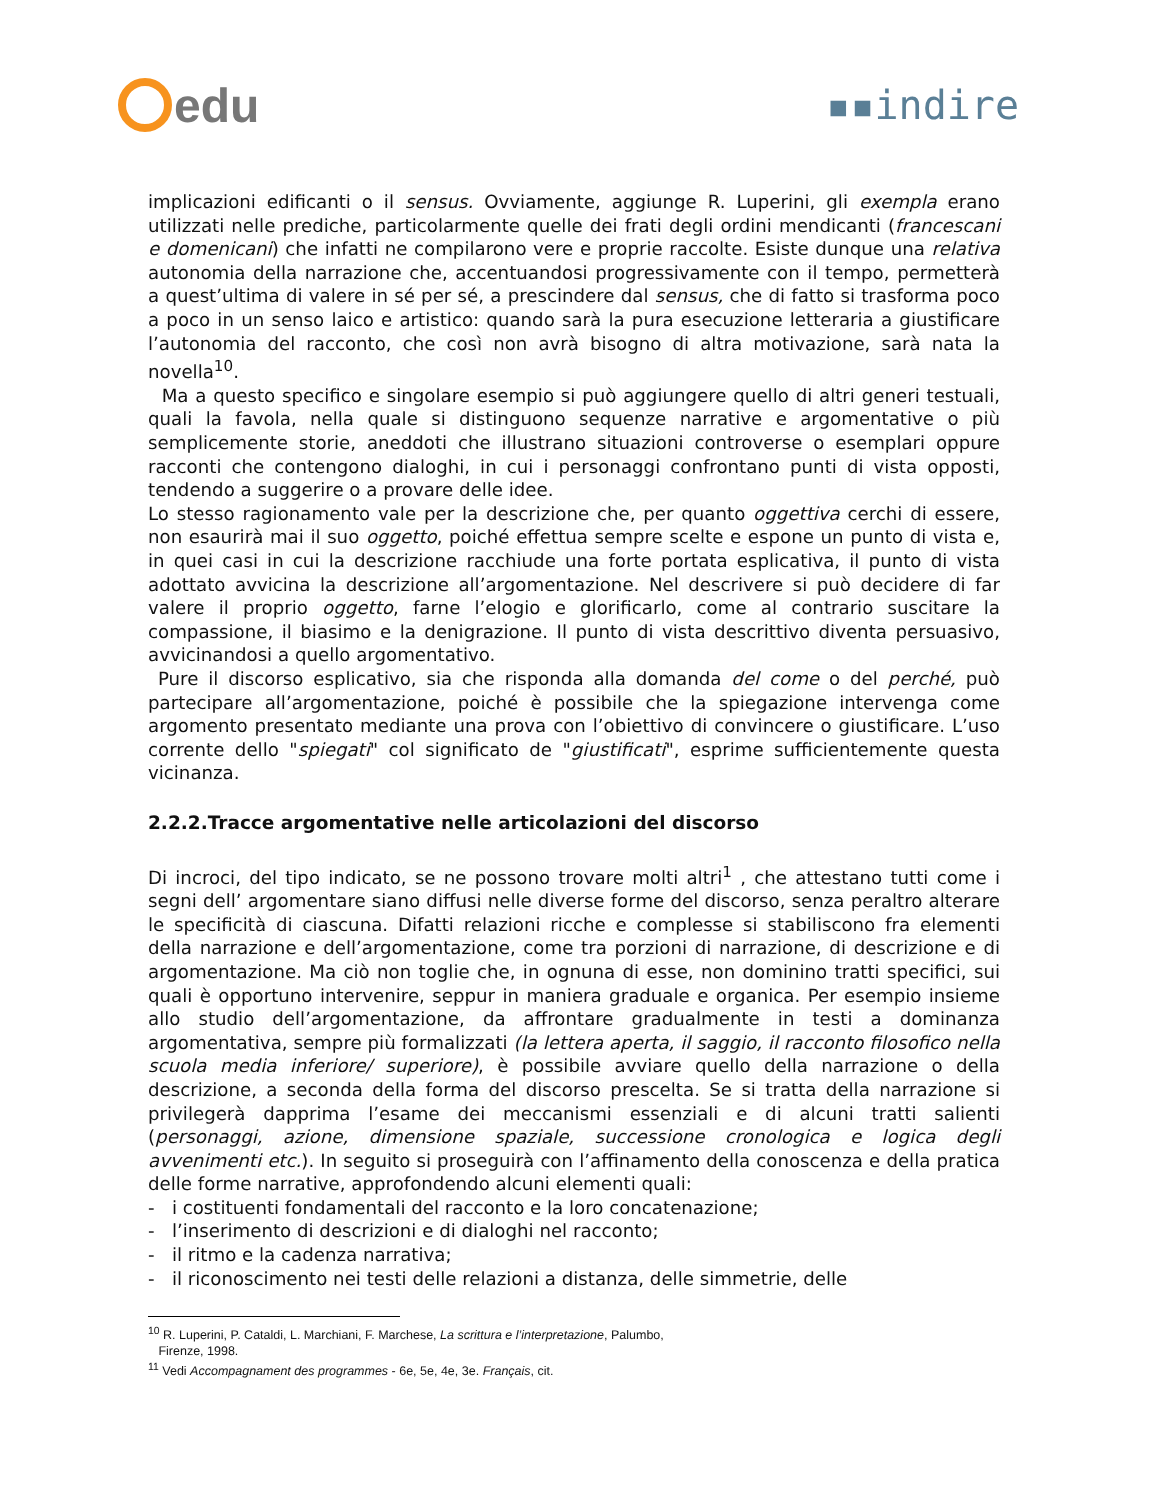edu
▪▪indire
implicazioni edificanti o il sensus. Ovviamente, aggiunge R. Luperini, gli exempla erano utilizzati nelle prediche, particolarmente quelle dei frati degli ordini mendicanti (francescani e domenicani) che infatti ne compilarono vere e proprie raccolte. Esiste dunque una relativa autonomia della narrazione che, accentuandosi progressivamente con il tempo, permetterà a quest’ultima di valere in sé per sé, a prescindere dal sensus, che di fatto si trasforma poco a poco in un senso laico e artistico: quando sarà la pura esecuzione letteraria a giustificare l’autonomia del racconto, che così non avrà bisogno di altra motivazione, sarà nata la novella<sup>10</sup>.
Ma a questo specifico e singolare esempio si può aggiungere quello di altri generi testuali, quali la favola, nella quale si distinguono sequenze narrative e argomentative o più semplicemente storie, aneddoti che illustrano situazioni controverse o esemplari oppure racconti che contengono dialoghi, in cui i personaggi confrontano punti di vista opposti, tendendo a suggerire o a provare delle idee.
Lo stesso ragionamento vale per la descrizione che, per quanto oggettiva cerchi di essere, non esaurirà mai il suo oggetto, poiché effettua sempre scelte e espone un punto di vista e, in quei casi in cui la descrizione racchiude una forte portata esplicativa, il punto di vista adottato avvicina la descrizione all’argomentazione. Nel descrivere si può decidere di far valere il proprio oggetto, farne l’elogio e glorificarlo, come al contrario suscitare la compassione, il biasimo e la denigrazione. Il punto di vista descrittivo diventa persuasivo, avvicinandosi a quello argomentativo.
Pure il discorso esplicativo, sia che risponda alla domanda del come o del perché, può partecipare all’argomentazione, poiché è possibile che la spiegazione intervenga come argomento presentato mediante una prova con l’obiettivo di convincere o giustificare. L’uso corrente dello "spiegati" col significato de "giustificati", esprime sufficientemente questa vicinanza.
2.2.2.Tracce argomentative nelle articolazioni del discorso
Di incroci, del tipo indicato, se ne possono trovare molti altri<sup>1</sup> , che attestano tutti come i segni dell’ argomentare siano diffusi nelle diverse forme del discorso, senza peraltro alterare le specificità di ciascuna. Difatti relazioni ricche e complesse si stabiliscono fra elementi della narrazione e dell’argomentazione, come tra porzioni di narrazione, di descrizione e di argomentazione. Ma ciò non toglie che, in ognuna di esse, non dominino tratti specifici, sui quali è opportuno intervenire, seppur in maniera graduale e organica. Per esempio insieme allo studio dell’argomentazione, da affrontare gradualmente in testi a dominanza argomentativa, sempre più formalizzati (la lettera aperta, il saggio, il racconto filosofico nella scuola media inferiore/ superiore), è possibile avviare quello della narrazione o della descrizione, a seconda della forma del discorso prescelta. Se si tratta della narrazione si privilegerà dapprima l’esame dei meccanismi essenziali e di alcuni tratti salienti (personaggi, azione, dimensione spaziale, successione cronologica e logica degli avvenimenti etc.). In seguito si proseguirà con l’affinamento della conoscenza e della pratica delle forme narrative, approfondendo alcuni elementi quali:
- i costituenti fondamentali del racconto e la loro concatenazione;
- l’inserimento di descrizioni e di dialoghi nel racconto;
- il ritmo e la cadenza narrativa;
- il riconoscimento nei testi delle relazioni a distanza, delle simmetrie, delle
<sup>10</sup> R. Luperini, P. Cataldi, L. Marchiani, F. Marchese, La scrittura e l’interpretazione, Palumbo,
Firenze, 1998.
<sup>11</sup> Vedi Accompagnament des programmes - 6e, 5e, 4e, 3e. Français, cit.